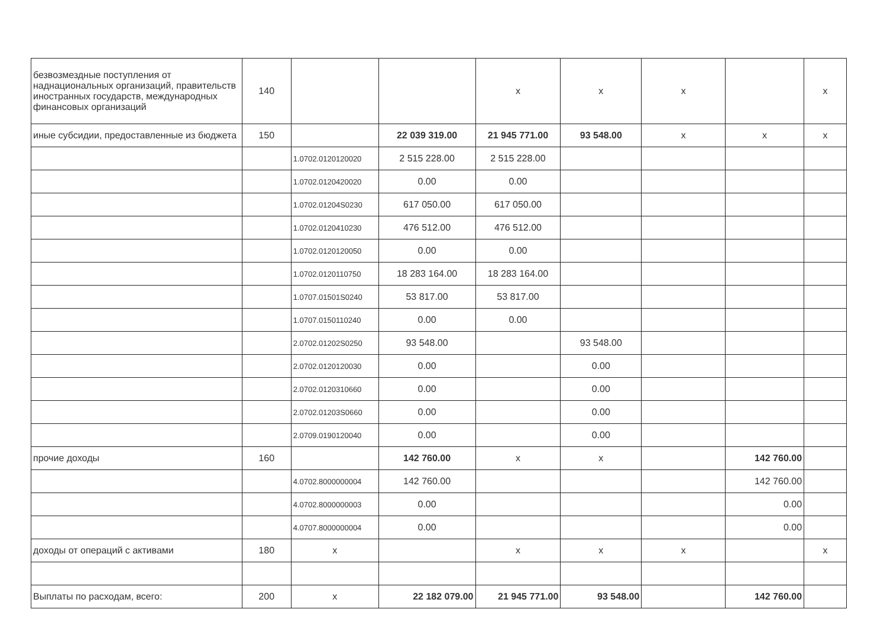| безвозмездные поступления от наднациональных организаций, правительств иностранных государств, международных финансовых организаций | 140 | | | x | x | x | | x |
| иные субсидии, предоставленные из бюджета | 150 | | 22 039 319.00 | 21 945 771.00 | 93 548.00 | x | x | x |
| | | 1.0702.0120120020 | 2 515 228.00 | 2 515 228.00 | | | | |
| | | 1.0702.0120420020 | 0.00 | 0.00 | | | | |
| | | 1.0702.01204S0230 | 617 050.00 | 617 050.00 | | | | |
| | | 1.0702.0120410230 | 476 512.00 | 476 512.00 | | | | |
| | | 1.0702.0120120050 | 0.00 | 0.00 | | | | |
| | | 1.0702.0120110750 | 18 283 164.00 | 18 283 164.00 | | | | |
| | | 1.0707.01501S0240 | 53 817.00 | 53 817.00 | | | | |
| | | 1.0707.0150110240 | 0.00 | 0.00 | | | | |
| | | 2.0702.01202S0250 | 93 548.00 | | 93 548.00 | | | |
| | | 2.0702.0120120030 | 0.00 | | 0.00 | | | |
| | | 2.0702.0120310660 | 0.00 | | 0.00 | | | |
| | | 2.0702.01203S0660 | 0.00 | | 0.00 | | | |
| | | 2.0709.0190120040 | 0.00 | | 0.00 | | | |
| прочие доходы | 160 | | 142 760.00 | x | x | | 142 760.00 | |
| | | 4.0702.8000000004 | 142 760.00 | | | | 142 760.00 | |
| | | 4.0702.8000000003 | 0.00 | | | | 0.00 | |
| | | 4.0707.8000000004 | 0.00 | | | | 0.00 | |
| доходы от операций с активами | 180 | x | | x | x | x | | x |
| Выплаты по расходам, всего: | 200 | x | 22 182 079.00 | 21 945 771.00 | 93 548.00 | | 142 760.00 | |